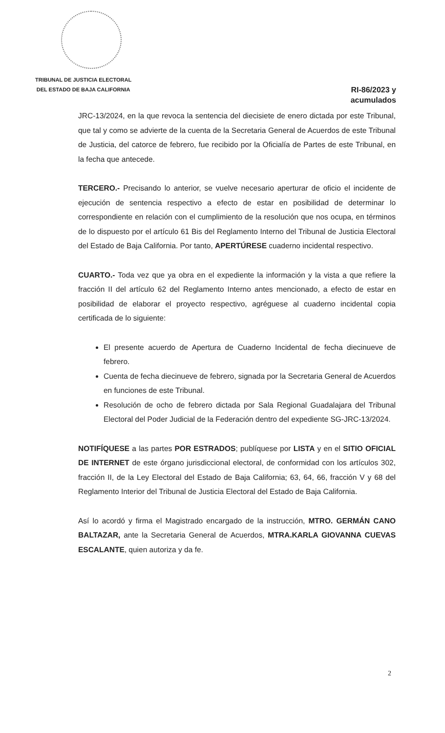TRIBUNAL DE JUSTICIA ELECTORAL
DEL ESTADO DE BAJA CALIFORNIA
RI-86/2023 y
acumulados
JRC-13/2024, en la que revoca la sentencia del diecisiete de enero dictada por este Tribunal, que tal y como se advierte de la cuenta de la Secretaria General de Acuerdos de este Tribunal de Justicia, del catorce de febrero, fue recibido por la Oficialía de Partes de este Tribunal, en la fecha que antecede.
TERCERO.- Precisando lo anterior, se vuelve necesario aperturar de oficio el incidente de ejecución de sentencia respectivo a efecto de estar en posibilidad de determinar lo correspondiente en relación con el cumplimiento de la resolución que nos ocupa, en términos de lo dispuesto por el artículo 61 Bis del Reglamento Interno del Tribunal de Justicia Electoral del Estado de Baja California. Por tanto, APERTÚRESE cuaderno incidental respectivo.
CUARTO.- Toda vez que ya obra en el expediente la información y la vista a que refiere la fracción II del artículo 62 del Reglamento Interno antes mencionado, a efecto de estar en posibilidad de elaborar el proyecto respectivo, agréguese al cuaderno incidental copia certificada de lo siguiente:
El presente acuerdo de Apertura de Cuaderno Incidental de fecha diecinueve de febrero.
Cuenta de fecha diecinueve de febrero, signada por la Secretaria General de Acuerdos en funciones de este Tribunal.
Resolución de ocho de febrero dictada por Sala Regional Guadalajara del Tribunal Electoral del Poder Judicial de la Federación dentro del expediente SG-JRC-13/2024.
NOTIFÍQUESE a las partes POR ESTRADOS; publíquese por LISTA y en el SITIO OFICIAL DE INTERNET de este órgano jurisdiccional electoral, de conformidad con los artículos 302, fracción II, de la Ley Electoral del Estado de Baja California; 63, 64, 66, fracción V y 68 del Reglamento Interior del Tribunal de Justicia Electoral del Estado de Baja California.
Así lo acordó y firma el Magistrado encargado de la instrucción, MTRO. GERMÁN CANO BALTAZAR, ante la Secretaria General de Acuerdos, MTRA.KARLA GIOVANNA CUEVAS ESCALANTE, quien autoriza y da fe.
2